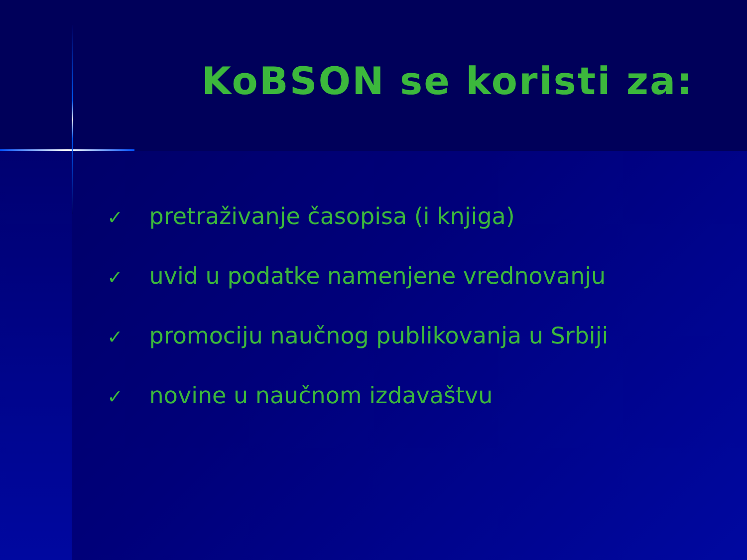KoBSON se koristi za:
✓ pretraživanje časopisa (i knjiga)
✓ uvid u podatke namenjene vrednovanju
✓ promociju naučnog publikovanja u Srbiji
✓ novine u naučnom izdavaštvu